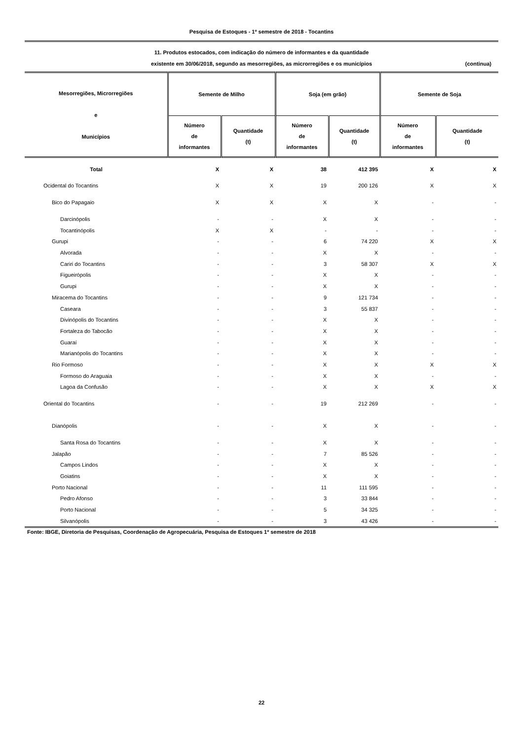Pesquisa de Estoques - 1º semestre de 2018 - Tocantins
11. Produtos estocados, com indicação do número de informantes e da quantidade
existente em 30/06/2018, segundo as mesorregiões, as microrregiões e os municípios
(continua)
| Mesorregiões, Microrregiões e Municípios | Semente de Milho | | Soja (em grão) | | Semente de Soja | |
| --- | --- | --- | --- | --- | --- | --- |
| | Número de informantes | Quantidade (t) | Número de informantes | Quantidade (t) | Número de informantes | Quantidade (t) |
| Total | X | X | 38 | 412 395 | X | X |
| Ocidental do Tocantins | X | X | 19 | 200 126 | X | X |
| Bico do Papagaio | X | X | X | X | - | - |
| Darcinópolis | - | - | X | X | - | - |
| Tocantinópolis | X | X | - | - | - | - |
| Gurupi | - | - | 6 | 74 220 | X | X |
| Alvorada | - | - | X | X | - | - |
| Cariri do Tocantins | - | - | 3 | 58 307 | X | X |
| Figueirópolis | - | - | X | X | - | - |
| Gurupi | - | - | X | X | - | - |
| Miracema do Tocantins | - | - | 9 | 121 734 | - | - |
| Caseara | - | - | 3 | 55 837 | - | - |
| Divinópolis do Tocantins | - | - | X | X | - | - |
| Fortaleza do Tabocão | - | - | X | X | - | - |
| Guaraí | - | - | X | X | - | - |
| Marianópolis do Tocantins | - | - | X | X | - | - |
| Rio Formoso | - | - | X | X | X | X |
| Formoso do Araguaia | - | - | X | X | - | - |
| Lagoa da Confusão | - | - | X | X | X | X |
| Oriental do Tocantins | - | - | 19 | 212 269 | - | - |
| Dianópolis | - | - | X | X | - | - |
| Santa Rosa do Tocantins | - | - | X | X | - | - |
| Jalapão | - | - | 7 | 85 526 | - | - |
| Campos Lindos | - | - | X | X | - | - |
| Goiatins | - | - | X | X | - | - |
| Porto Nacional | - | - | 11 | 111 595 | - | - |
| Pedro Afonso | - | - | 3 | 33 844 | - | - |
| Porto Nacional | - | - | 5 | 34 325 | - | - |
| Silvanópolis | - | - | 3 | 43 426 | - | - |
Fonte: IBGE, Diretoria de Pesquisas, Coordenação de Agropecuária, Pesquisa de Estoques 1º semestre de 2018
22